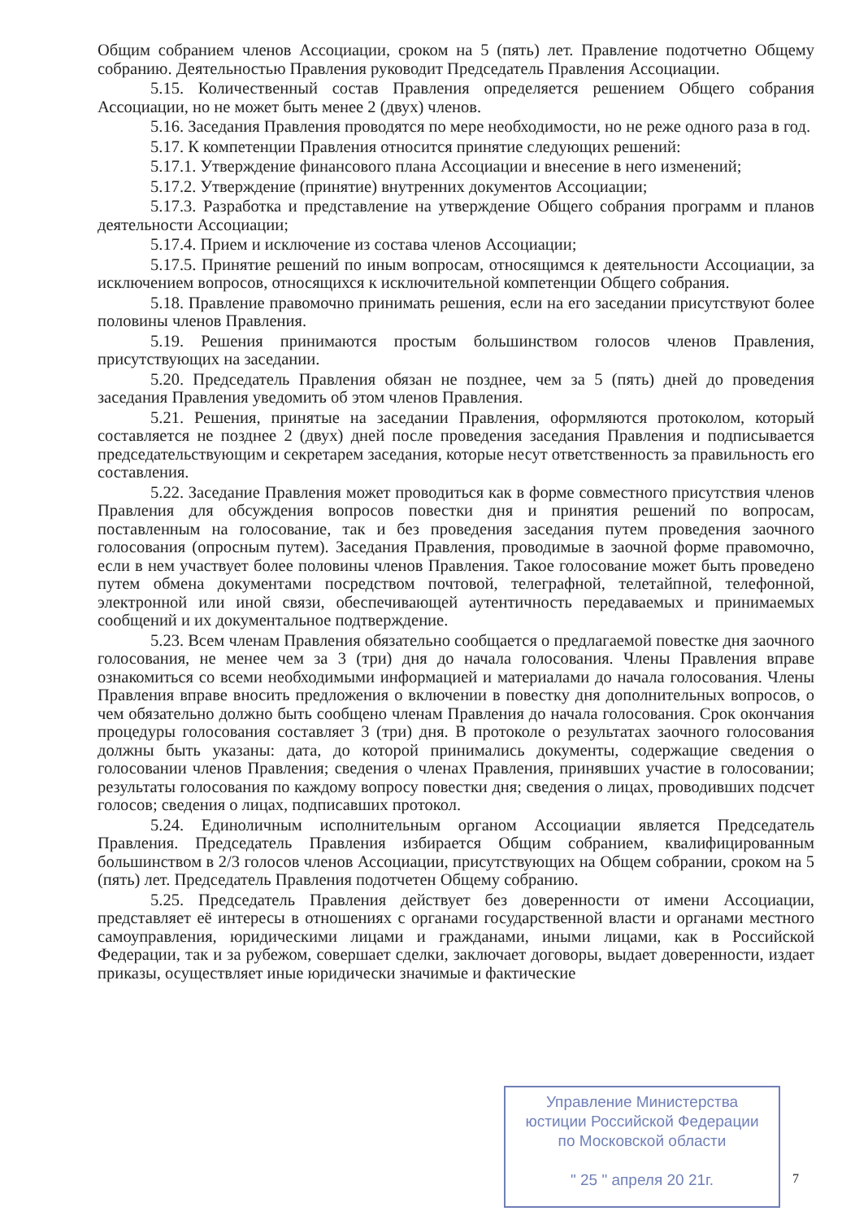Общим собранием членов Ассоциации, сроком на 5 (пять) лет. Правление подотчетно Общему собранию. Деятельностью Правления руководит Председатель Правления Ассоциации.
5.15. Количественный состав Правления определяется решением Общего собрания Ассоциации, но не может быть менее 2 (двух) членов.
5.16. Заседания Правления проводятся по мере необходимости, но не реже одного раза в год.
5.17. К компетенции Правления относится принятие следующих решений:
5.17.1. Утверждение финансового плана Ассоциации и внесение в него изменений;
5.17.2. Утверждение (принятие) внутренних документов Ассоциации;
5.17.3. Разработка и представление на утверждение Общего собрания программ и планов деятельности Ассоциации;
5.17.4. Прием и исключение из состава членов Ассоциации;
5.17.5. Принятие решений по иным вопросам, относящимся к деятельности Ассоциации, за исключением вопросов, относящихся к исключительной компетенции Общего собрания.
5.18. Правление правомочно принимать решения, если на его заседании присутствуют более половины членов Правления.
5.19. Решения принимаются простым большинством голосов членов Правления, присутствующих на заседании.
5.20. Председатель Правления обязан не позднее, чем за 5 (пять) дней до проведения заседания Правления уведомить об этом членов Правления.
5.21. Решения, принятые на заседании Правления, оформляются протоколом, который составляется не позднее 2 (двух) дней после проведения заседания Правления и подписывается председательствующим и секретарем заседания, которые несут ответственность за правильность его составления.
5.22. Заседание Правления может проводиться как в форме совместного присутствия членов Правления для обсуждения вопросов повестки дня и принятия решений по вопросам, поставленным на голосование, так и без проведения заседания путем проведения заочного голосования (опросным путем). Заседания Правления, проводимые в заочной форме правомочно, если в нем участвует более половины членов Правления. Такое голосование может быть проведено путем обмена документами посредством почтовой, телеграфной, телетайпной, телефонной, электронной или иной связи, обеспечивающей аутентичность передаваемых и принимаемых сообщений и их документальное подтверждение.
5.23. Всем членам Правления обязательно сообщается о предлагаемой повестке дня заочного голосования, не менее чем за 3 (три) дня до начала голосования. Члены Правления вправе ознакомиться со всеми необходимыми информацией и материалами до начала голосования. Члены Правления вправе вносить предложения о включении в повестку дня дополнительных вопросов, о чем обязательно должно быть сообщено членам Правления до начала голосования. Срок окончания процедуры голосования составляет 3 (три) дня. В протоколе о результатах заочного голосования должны быть указаны: дата, до которой принимались документы, содержащие сведения о голосовании членов Правления; сведения о членах Правления, принявших участие в голосовании; результаты голосования по каждому вопросу повестки дня; сведения о лицах, проводивших подсчет голосов; сведения о лицах, подписавших протокол.
5.24. Единоличным исполнительным органом Ассоциации является Председатель Правления. Председатель Правления избирается Общим собранием, квалифицированным большинством в 2/3 голосов членов Ассоциации, присутствующих на Общем собрании, сроком на 5 (пять) лет. Председатель Правления подотчетен Общему собранию.
5.25. Председатель Правления действует без доверенности от имени Ассоциации, представляет её интересы в отношениях с органами государственной власти и органами местного самоуправления, юридическими лицами и гражданами, иными лицами, как в Российской Федерации, так и за рубежом, совершает сделки, заключает договоры, выдает доверенности, издает приказы, осуществляет иные юридически значимые и фактические
Управление Министерства
юстиции Российской Федерации
по Московской области
" 25 " апреля 20 21г.
7